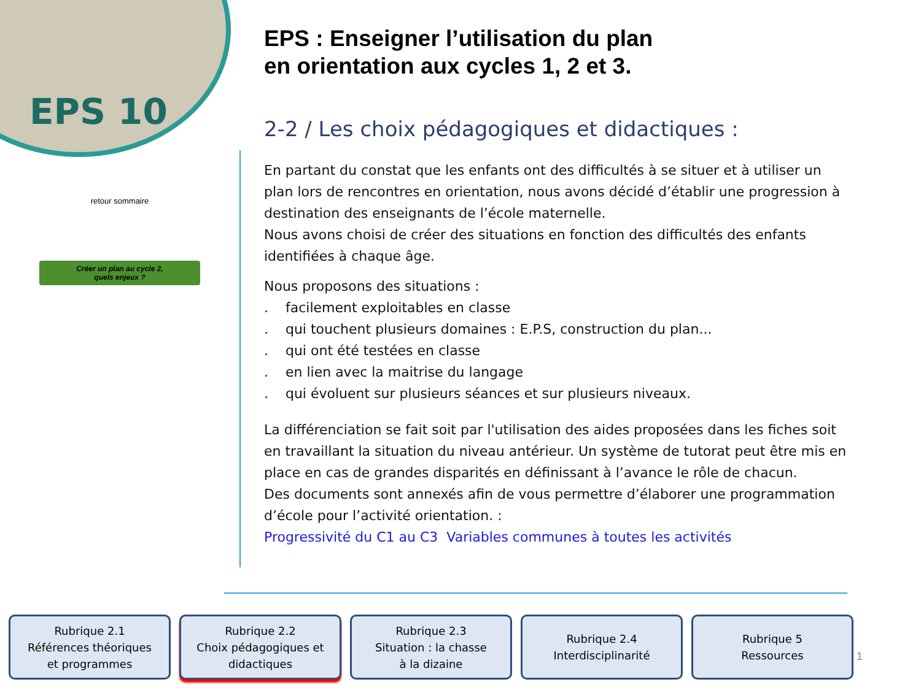EPS 10
retour sommaire
Créer un plan au cycle 2,
quels enjeux ?
EPS : Enseigner l’utilisation du plan
en orientation aux cycles 1, 2 et 3.
2-2 / Les choix pédagogiques et didactiques :
En partant du constat que les enfants ont des difficultés à se situer et à utiliser un plan lors de rencontres en orientation, nous avons décidé d’établir une progression à destination des enseignants de l’école maternelle.
Nous avons choisi de créer des situations en fonction des difficultés des enfants identifiées à chaque âge.
Nous proposons des situations :
. facilement exploitables en classe
. qui touchent plusieurs domaines : E.P.S, construction du plan...
. qui ont été testées en classe
. en lien avec la maitrise du langage
. qui évoluent sur plusieurs séances et sur plusieurs niveaux.
La différenciation se fait soit par l'utilisation des aides proposées dans les fiches soit en travaillant la situation du niveau antérieur. Un système de tutorat peut être mis en place en cas de grandes disparités en définissant à l’avance le rôle de chacun.
Des documents sont annexés afin de vous permettre d’élaborer une programmation d’école pour l’activité orientation. :
Progressivité du C1 au C3 Variables communes à toutes les activités
Rubrique 2.1
Références théoriques
et programmes
Rubrique 2.2
Choix pédagogiques et
didactiques
Rubrique 2.3
Situation : la chasse
à la dizaine
Rubrique 2.4
Interdisciplinarité
Rubrique 5
Ressources
1